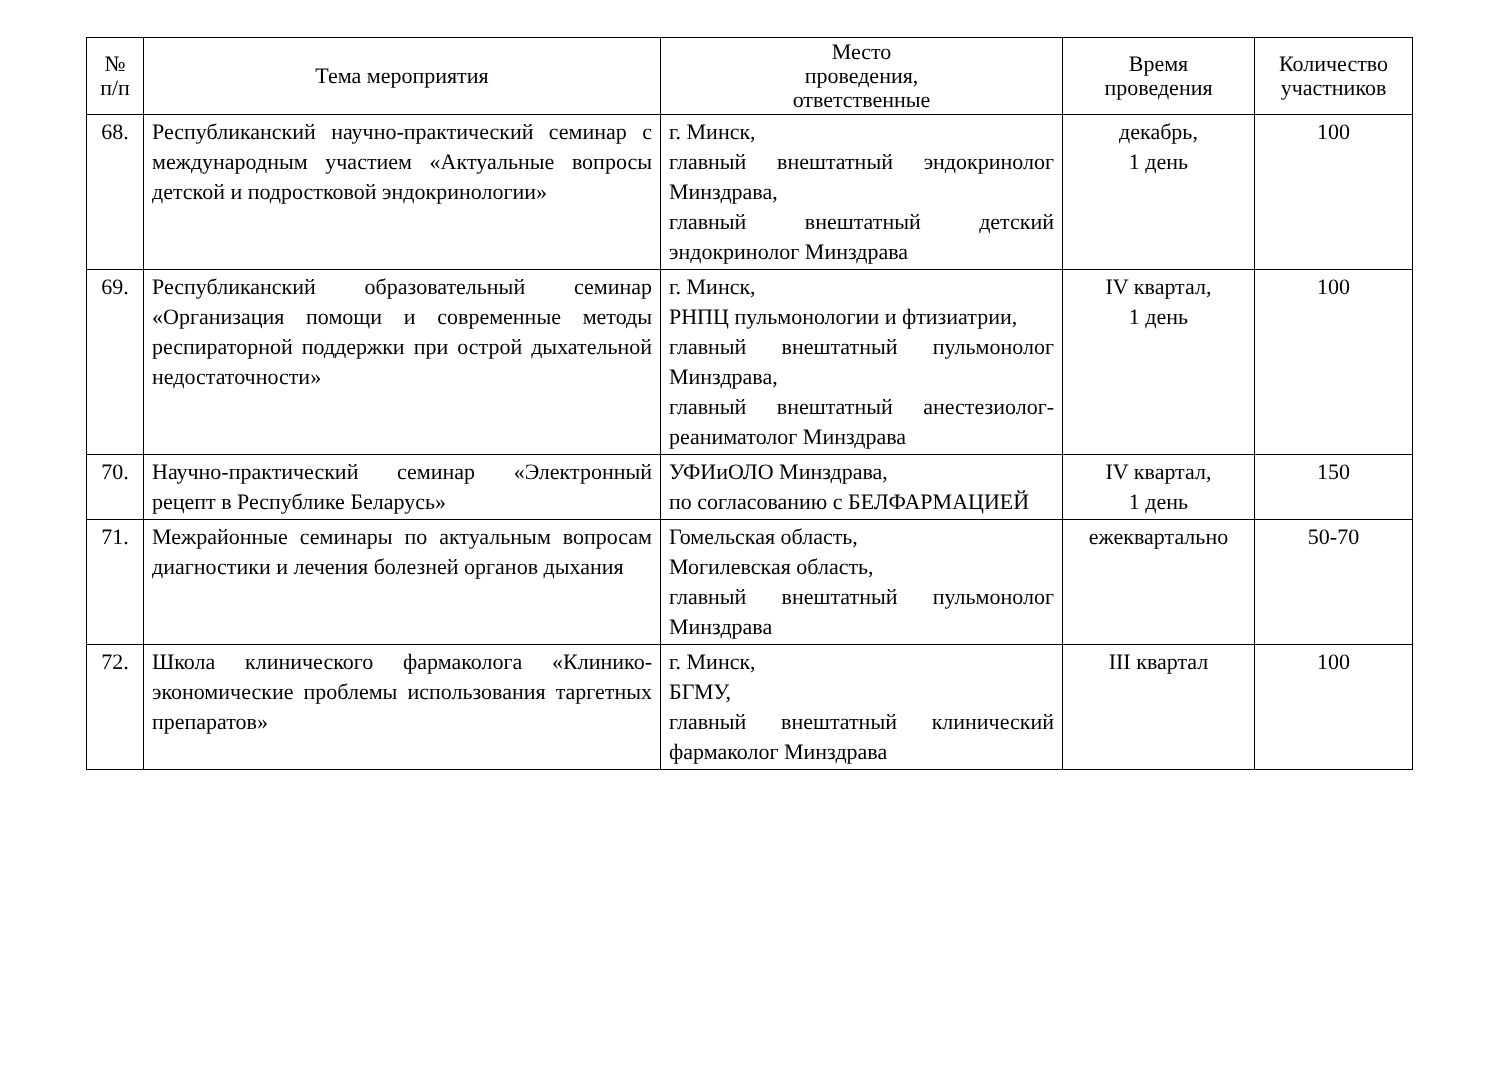| № п/п | Тема мероприятия | Место проведения, ответственные | Время проведения | Количество участников |
| --- | --- | --- | --- | --- |
| 68. | Республиканский научно-практический семинар с международным участием «Актуальные вопросы детской и подростковой эндокринологии» | г. Минск, главный внештатный эндокринолог Минздрава, главный внештатный детский эндокринолог Минздрава | декабрь, 1 день | 100 |
| 69. | Республиканский образовательный семинар «Организация помощи и современные методы респираторной поддержки при острой дыхательной недостаточности» | г. Минск, РНПЦ пульмонологии и фтизиатрии, главный внештатный пульмонолог Минздрава, главный внештатный анестезиолог-реаниматолог Минздрава | IV квартал, 1 день | 100 |
| 70. | Научно-практический семинар «Электронный рецепт в Республике Беларусь» | УФИиОЛО Минздрава, по согласованию с БЕЛФАРМАЦИЕЙ | IV квартал, 1 день | 150 |
| 71. | Межрайонные семинары по актуальным вопросам диагностики и лечения болезней органов дыхания | Гомельская область, Могилевская область, главный внештатный пульмонолог Минздрава | ежеквартально | 50-70 |
| 72. | Школа клинического фармаколога «Клинико-экономические проблемы использования таргетных препаратов» | г. Минск, БГМУ, главный внештатный клинический фармаколог Минздрава | III квартал | 100 |